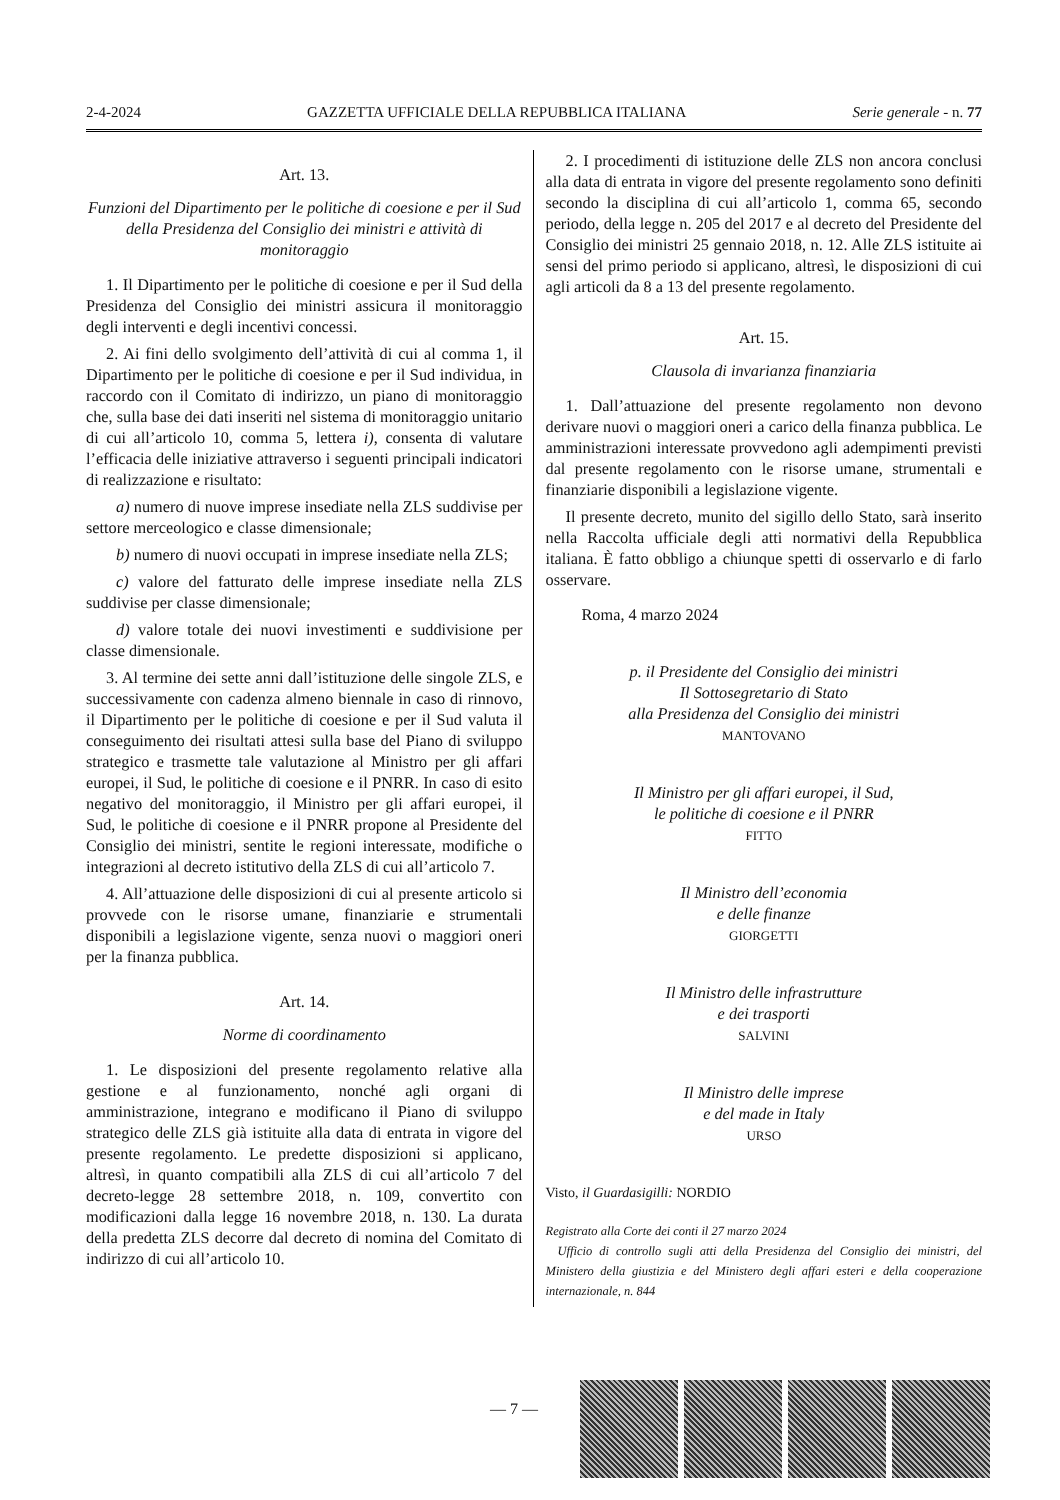2-4-2024 GAZZETTA UFFICIALE DELLA REPUBBLICA ITALIANA Serie generale - n. 77
Art. 13.
Funzioni del Dipartimento per le politiche di coesione e per il Sud della Presidenza del Consiglio dei ministri e attività di monitoraggio
1. Il Dipartimento per le politiche di coesione e per il Sud della Presidenza del Consiglio dei ministri assicura il monitoraggio degli interventi e degli incentivi concessi.
2. Ai fini dello svolgimento dell’attività di cui al comma 1, il Dipartimento per le politiche di coesione e per il Sud individua, in raccordo con il Comitato di indirizzo, un piano di monitoraggio che, sulla base dei dati inseriti nel sistema di monitoraggio unitario di cui all’articolo 10, comma 5, lettera i), consenta di valutare l’efficacia delle iniziative attraverso i seguenti principali indicatori di realizzazione e risultato:
a) numero di nuove imprese insediate nella ZLS suddivise per settore merceologico e classe dimensionale;
b) numero di nuovi occupati in imprese insediate nella ZLS;
c) valore del fatturato delle imprese insediate nella ZLS suddivise per classe dimensionale;
d) valore totale dei nuovi investimenti e suddivisione per classe dimensionale.
3. Al termine dei sette anni dall’istituzione delle singole ZLS, e successivamente con cadenza almeno biennale in caso di rinnovo, il Dipartimento per le politiche di coesione e per il Sud valuta il conseguimento dei risultati attesi sulla base del Piano di sviluppo strategico e trasmette tale valutazione al Ministro per gli affari europei, il Sud, le politiche di coesione e il PNRR. In caso di esito negativo del monitoraggio, il Ministro per gli affari europei, il Sud, le politiche di coesione e il PNRR propone al Presidente del Consiglio dei ministri, sentite le regioni interessate, modifiche o integrazioni al decreto istitutivo della ZLS di cui all’articolo 7.
4. All’attuazione delle disposizioni di cui al presente articolo si provvede con le risorse umane, finanziarie e strumentali disponibili a legislazione vigente, senza nuovi o maggiori oneri per la finanza pubblica.
Art. 14.
Norme di coordinamento
1. Le disposizioni del presente regolamento relative alla gestione e al funzionamento, nonché agli organi di amministrazione, integrano e modificano il Piano di sviluppo strategico delle ZLS già istituite alla data di entrata in vigore del presente regolamento. Le predette disposizioni si applicano, altresì, in quanto compatibili alla ZLS di cui all’articolo 7 del decreto-legge 28 settembre 2018, n. 109, convertito con modificazioni dalla legge 16 novembre 2018, n. 130. La durata della predetta ZLS decorre dal decreto di nomina del Comitato di indirizzo di cui all’articolo 10.
2. I procedimenti di istituzione delle ZLS non ancora conclusi alla data di entrata in vigore del presente regolamento sono definiti secondo la disciplina di cui all’articolo 1, comma 65, secondo periodo, della legge n. 205 del 2017 e al decreto del Presidente del Consiglio dei ministri 25 gennaio 2018, n. 12. Alle ZLS istituite ai sensi del primo periodo si applicano, altresì, le disposizioni di cui agli articoli da 8 a 13 del presente regolamento.
Art. 15.
Clausola di invarianza finanziaria
1. Dall’attuazione del presente regolamento non devono derivare nuovi o maggiori oneri a carico della finanza pubblica. Le amministrazioni interessate provvedono agli adempimenti previsti dal presente regolamento con le risorse umane, strumentali e finanziarie disponibili a legislazione vigente.
Il presente decreto, munito del sigillo dello Stato, sarà inserito nella Raccolta ufficiale degli atti normativi della Repubblica italiana. È fatto obbligo a chiunque spetti di osservarlo e di farlo osservare.
Roma, 4 marzo 2024
p. il Presidente del Consiglio dei ministri
Il Sottosegretario di Stato
alla Presidenza del Consiglio dei ministri
MANTOVANO
Il Ministro per gli affari europei, il Sud,
le politiche di coesione e il PNRR
FITTO
Il Ministro dell’economia
e delle finanze
GIORGETTI
Il Ministro delle infrastrutture
e dei trasporti
SALVINI
Il Ministro delle imprese
e del made in Italy
URSO
Visto, il Guardasigilli: NORDIO
Registrato alla Corte dei conti il 27 marzo 2024
Ufficio di controllo sugli atti della Presidenza del Consiglio dei ministri, del Ministero della giustizia e del Ministero degli affari esteri e della cooperazione internazionale, n. 844
— 7 —